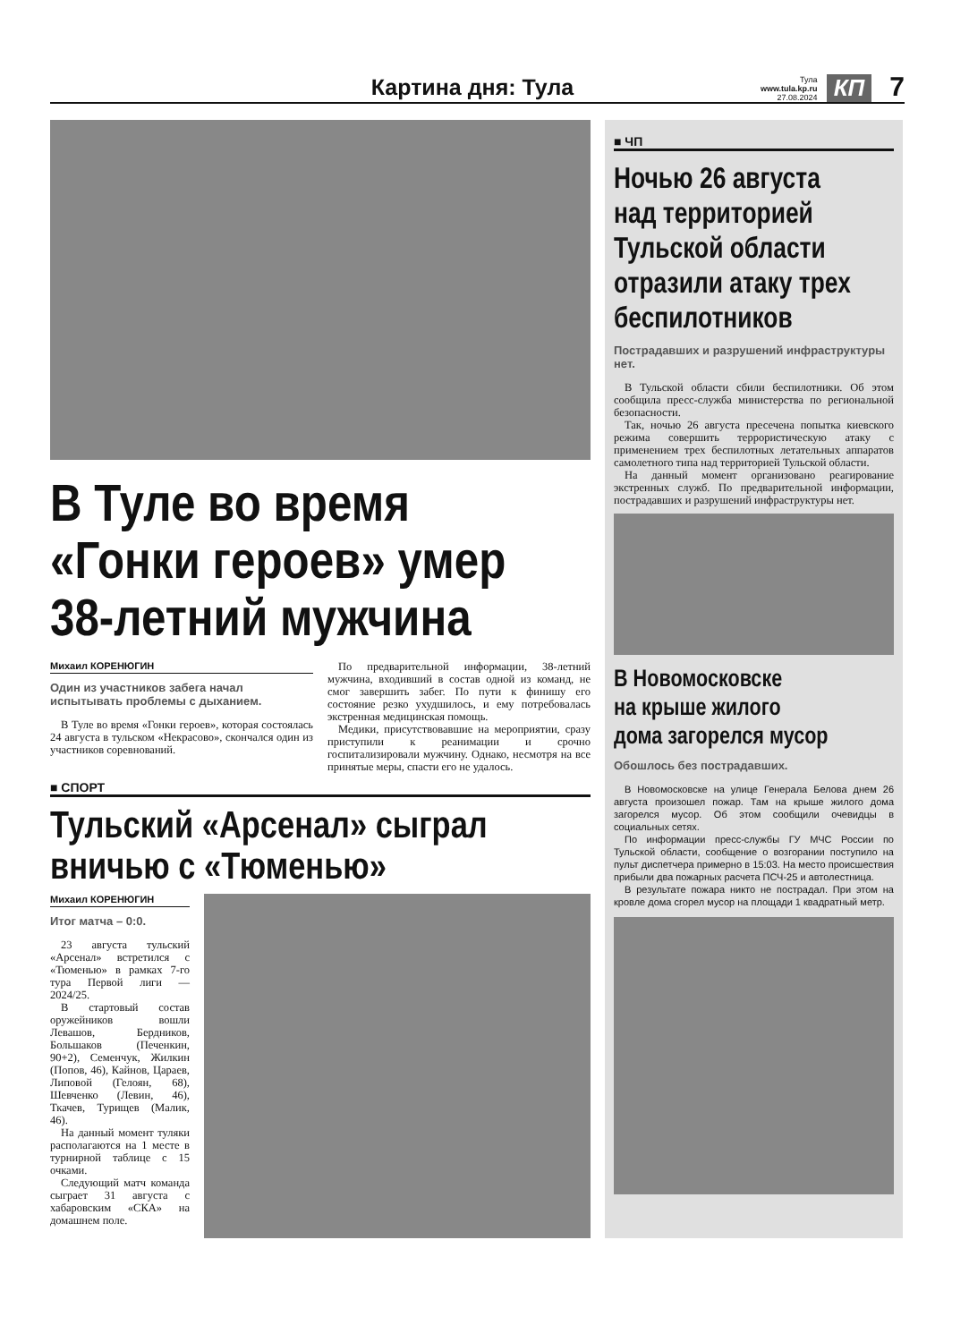Картина дня: Тула
Тула
www.tula.kp.ru
27.08.2024
КП 7
В Туле во время
«Гонки героев» умер
38-летний мужчина
Михаил КОРЕНЮГИН
Один из участников забега начал испытывать проблемы с дыханием.
В Туле во время «Гонки героев», которая состоялась 24 августа в тульском «Некрасово», скончался один из участников соревнований.
По предварительной информации, 38-летний мужчина, входивший в состав одной из команд, не смог завершить забег. По пути к финишу его состояние резко ухудшилось, и ему потребовалась экстренная медицинская помощь.
Медики, присутствовавшие на мероприятии, сразу приступили к реанимации и срочно госпитализировали мужчину. Однако, несмотря на все принятые меры, спасти его не удалось.
■ СПОРТ
Тульский «Арсенал» сыграл
вничью с «Тюменью»
Михаил КОРЕНЮГИН
Итог матча – 0:0.
23 августа тульский «Арсенал» встретился с «Тюменью» в рамках 7-го тура Первой лиги — 2024/25.
В стартовый состав оружейников вошли Левашов, Бердников, Большаков (Печенкин, 90+2), Семенчук, Жилкин (Попов, 46), Кайнов, Цараев, Липовой (Гелоян, 68), Шевченко (Левин, 46), Ткачев, Турищев (Малик, 46).
На данный момент туляки располагаются на 1 месте в турнирной таблице с 15 очками.
Следующий матч команда сыграет 31 августа с хабаровским «СКА» на домашнем поле.
■ ЧП
Ночью 26 августа
над территорией
Тульской области
отразили атаку трех
беспилотников
Пострадавших и разрушений инфраструктуры нет.
В Тульской области сбили беспилотники. Об этом сообщила пресс-служба министерства по региональной безопасности.
Так, ночью 26 августа пресечена попытка киевского режима совершить террористическую атаку с применением трех беспилотных летательных аппаратов самолетного типа над территорией Тульской области.
На данный момент организовано реагирование экстренных служб. По предварительной информации, пострадавших и разрушений инфраструктуры нет.
В Новомосковске
на крыше жилого
дома загорелся мусор
Обошлось без пострадавших.
В Новомосковске на улице Генерала Белова днем 26 августа произошел пожар. Там на крыше жилого дома загорелся мусор. Об этом сообщили очевидцы в социальных сетях.
По информации пресс-службы ГУ МЧС России по Тульской области, сообщение о возгорании поступило на пульт диспетчера примерно в 15:03. На место происшествия прибыли два пожарных расчета ПСЧ-25 и автолестница.
В результате пожара никто не пострадал. При этом на кровле дома сгорел мусор на площади 1 квадратный метр.